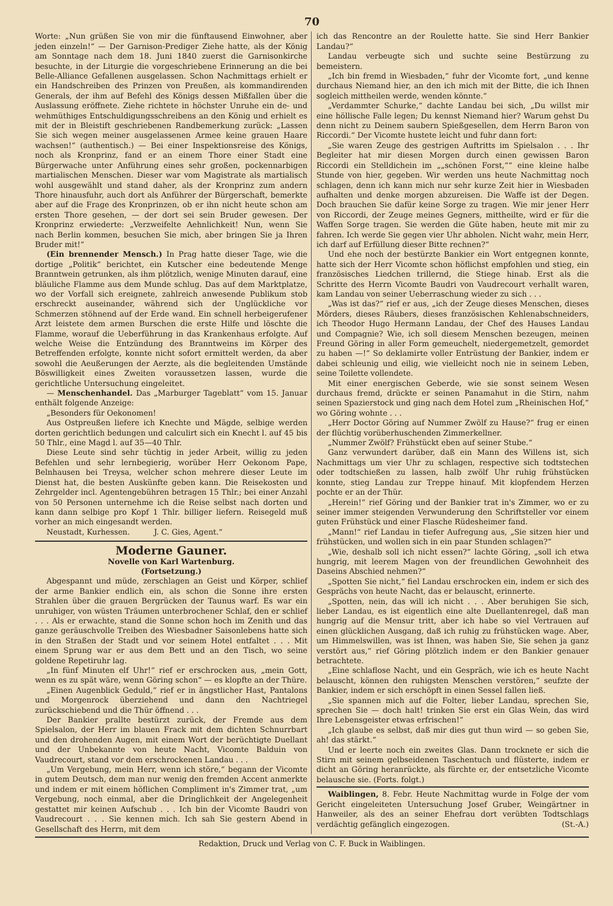70
Worte: „Nun grüßen Sie von mir die fünftausend Einwohner, aber jeden einzeln!“ — Der Garnison-Prediger Ziehe hatte, als der König am Sonntage nach dem 18. Juni 1840 zuerst die Garnisonkirche besuchte, in der Liturgie die vorgeschriebene Erinnerung an die bei Belle-Alliance Gefallenen ausgelassen. Schon Nachmittags erhielt er ein Handschreiben des Prinzen von Preußen, als kommandirenden Generals, der ihm auf Befehl des Königs dessen Mißfallen über die Auslassung eröffnete. Ziehe richtete in höchster Unruhe ein de- und wehmüthiges Entschuldigungsschreibens an den König und erhielt es mit der in Bleistift geschriebenen Randbemerkung zurück: „Lassen Sie sich wegen meiner ausgelassenen Armee keine grauen Haare wachsen!“ (authentisch.) — Bei einer Inspektionsreise des Königs, noch als Kronprinz, fand er an einem Thore einer Stadt eine Bürgerwache unter Anführung eines sehr großen, pockennarbigen martialischen Menschen. Dieser war vom Magistrate als martialisch wohl ausgewählt und stand daher, als der Kronprinz zum andern Thore hinausfuhr, auch dort als Anführer der Bürgerschaft, bemerkte aber auf die Frage des Kronprinzen, ob er ihn nicht heute schon am ersten Thore gesehen, — der dort sei sein Bruder gewesen. Der Kronprinz erwiederte: „Verzweifelte Aehnlichkeit! Nun, wenn Sie nach Berlin kommen, besuchen Sie mich, aber bringen Sie ja Ihren Bruder mit!“
(Ein brennender Mensch.) In Prag hatte dieser Tage, wie die dortige „Politik“ berichtet, ein Kutscher eine bedeutende Menge Branntwein getrunken, als ihm plötzlich, wenige Minuten darauf, eine bläuliche Flamme aus dem Munde schlug. Das auf dem Marktplatze, wo der Vorfall sich ereignete, zahlreich anwesende Publikum stob erschreckt auseinander, während sich der Unglückliche vor Schmerzen stöhnend auf der Erde wand. Ein schnell herbeigerufener Arzt leistete dem armen Burschen die erste Hilfe und löschte die Flamme, worauf die Ueberführung in das Krankenhaus erfolgte. Auf welche Weise die Entzündung des Branntweins im Körper des Betreffenden erfolgte, konnte nicht sofort ermittelt werden, da aber sowohl die Aeußerungen der Aerzte, als die begleitenden Umstände Böswilligkeit eines Zweiten voraussetzen lassen, wurde die gerichtliche Untersuchung eingeleitet.
— Menschenhandel. Das „Marburger Tageblatt“ vom 15. Januar enthält folgende Anzeige:
„Besonders für Oekonomen!
Aus Ostpreußen liefere ich Knechte und Mägde, selbige werden dorten gerichtlich bedungen und calculirt sich ein Knecht l. auf 45 bis 50 Thlr., eine Magd l. auf 35—40 Thlr.
Diese Leute sind sehr tüchtig in jeder Arbeit, willig zu jeden Befehlen und sehr lernbegierig, worüber Herr Oekonom Pape, Belnhausen bei Treysa, welcher schon mehrere dieser Leute im Dienst hat, die besten Auskünfte geben kann. Die Reisekosten und Zehrgelder incl. Agentengebühren betragen 15 Thlr.; bei einer Anzahl von 50 Personen unternehme ich die Reise selbst nach dorten und kann dann selbige pro Kopf 1 Thlr. billiger liefern. Reisegeld muß vorher an mich eingesandt werden.
Neustadt, Kurhessen. J. C. Gies, Agent.“
Moderne Gauner.
Novelle von Karl Wartenburg.
(Fortsetzung.)
Abgespannt und müde, zerschlagen an Geist und Körper, schlief der arme Bankier endlich ein, als schon die Sonne ihre ersten Strahlen über die grauen Bergrücken der Taunus warf. Es war ein unruhiger, von wüsten Träumen unterbrochener Schlaf, den er schlief . . . Als er erwachte, stand die Sonne schon hoch im Zenith und das ganze geräuschvolle Treiben des Wiesbadner Saisonlebens hatte sich in den Straßen der Stadt und vor seinem Hotel entfaltet . . . Mit einem Sprung war er aus dem Bett und an den Tisch, wo seine goldene Repetiruhr lag.
„In fünf Minuten elf Uhr!“ rief er erschrocken aus, „mein Gott, wenn es zu spät wäre, wenn Göring schon“ — es klopfte an der Thüre.
„Einen Augenblick Geduld,“ rief er in ängstlicher Hast, Pantalons und Morgenrock überziehend und dann den Nachtriegel zurückschiebend und die Thür öffnend . . .
Der Bankier prallte bestürzt zurück, der Fremde aus dem Spielsalon, der Herr im blauen Frack mit dem dichten Schnurrbart und den drohenden Augen, mit einem Wort der berüchtigte Duellant und der Unbekannte von heute Nacht, Vicomte Balduin von Vaudrecourt, stand vor dem erschrockenen Landau . . .
„Um Vergebung, mein Herr, wenn ich störe,“ begann der Vicomte in gutem Deutsch, dem man nur wenig den fremden Accent anmerkte und indem er mit einem höflichen Compliment in's Zimmer trat, „um Vergebung, noch einmal, aber die Dringlichkeit der Angelegenheit gestattet mir keinen Aufschub . . . Ich bin der Vicomte Baudri von Vaudrecourt . . . Sie kennen mich. Ich sah Sie gestern Abend in Gesellschaft des Herrn, mit dem
ich das Rencontre an der Roulette hatte. Sie sind Herr Bankier Landau?“
Landau verbeugte sich und suchte seine Bestürzung zu bemeistern.
„Ich bin fremd in Wiesbaden,“ fuhr der Vicomte fort, „und kenne durchaus Niemand hier, an den ich mich mit der Bitte, die ich Ihnen sogleich mittheilen werde, wenden könnte.“
„Verdammter Schurke,“ dachte Landau bei sich, „Du willst mir eine höllische Falle legen; Du kennst Niemand hier? Warum gehst Du denn nicht zu Deinem saubern Spießgesellen, dem Herrn Baron von Riccordi.“ Der Vicomte hustete leicht und fuhr dann fort:
„Sie waren Zeuge des gestrigen Auftritts im Spielsalon . . . Ihr Begleiter hat mir diesen Morgen durch einen gewissen Baron Riccordi ein Stelldichein im „„schönen Forst,““ eine kleine halbe Stunde von hier, gegeben. Wir werden uns heute Nachmittag noch schlagen, denn ich kann mich nur sehr kurze Zeit hier in Wiesbaden aufhalten und denke morgen abzureisen. Die Waffe ist der Degen. Doch brauchen Sie dafür keine Sorge zu tragen. Wie mir jener Herr von Riccordi, der Zeuge meines Gegners, mittheilte, wird er für die Waffen Sorge tragen. Sie werden die Güte haben, heute mit mir zu fahren. Ich werde Sie gegen vier Uhr abholen. Nicht wahr, mein Herr, ich darf auf Erfüllung dieser Bitte rechnen?“
Und ehe noch der bestürzte Bankier ein Wort entgegnen konnte, hatte sich der Herr Vicomte schon höflichst empfohlen und stieg, ein französisches Liedchen trillernd, die Stiege hinab. Erst als die Schritte des Herrn Vicomte Baudri von Vaudrecourt verhallt waren, kam Landau von seiner Ueberraschung wieder zu sich . . .
„Was ist das?“ rief er aus, „ich der Zeuge dieses Menschen, dieses Mörders, dieses Räubers, dieses französischen Kehlenabschneiders, ich Theodor Hugo Hermann Landau, der Chef des Hauses Landau und Compagnie? Wie, ich soll diesem Menschen bezeugen, meinen Freund Göring in aller Form gemeuchelt, niedergemetzelt, gemordet zu haben —!“ So deklamirte voller Entrüstung der Bankier, indem er dabei schleunig und eilig, wie vielleicht noch nie in seinem Leben, seine Toilette vollendete.
Mit einer energischen Geberde, wie sie sonst seinem Wesen durchaus fremd, drückte er seinen Panamahut in die Stirn, nahm seinen Spazierstock und ging nach dem Hotel zum „Rheinischen Hof,“ wo Göring wohnte . . .
„Herr Doctor Göring auf Nummer Zwölf zu Hause?“ frug er einen der flüchtig vorüberhuschenden Zimmerkellner.
„Nummer Zwölf? Frühstückt eben auf seiner Stube.“
Ganz verwundert darüber, daß ein Mann des Willens ist, sich Nachmittags um vier Uhr zu schlagen, respective sich todtstechen oder todtschießen zu lassen, halb zwölf Uhr ruhig frühstücken konnte, stieg Landau zur Treppe hinauf. Mit klopfendem Herzen pochte er an der Thür.
„Herein!“ rief Göring und der Bankier trat in's Zimmer, wo er zu seiner immer steigenden Verwunderung den Schriftsteller vor einem guten Frühstück und einer Flasche Rüdesheimer fand.
„Mann!“ rief Landau in tiefer Aufregung aus, „Sie sitzen hier und frühstücken, und wollen sich in ein paar Stunden schlagen?“
„Wie, deshalb soll ich nicht essen?“ lachte Göring, „soll ich etwa hungrig, mit leerem Magen von der freundlichen Gewohnheit des Daseins Abschied nehmen?“
„Spotten Sie nicht,“ fiel Landau erschrocken ein, indem er sich des Gesprächs von heute Nacht, das er belauscht, erinnerte.
„Spotten, nein, das will ich nicht . . . Aber beruhigen Sie sich, lieber Landau, es ist eigentlich eine alte Duellantenregel, daß man hungrig auf die Mensur tritt, aber ich habe so viel Vertrauen auf einen glücklichen Ausgang, daß ich ruhig zu frühstücken wage. Aber, um Himmelswillen, was ist Ihnen, was haben Sie, Sie sehen ja ganz verstört aus,“ rief Göring plötzlich indem er den Bankier genauer betrachtete.
„Eine schlaflose Nacht, und ein Gespräch, wie ich es heute Nacht belauscht, können den ruhigsten Menschen verstören,“ seufzte der Bankier, indem er sich erschöpft in einen Sessel fallen ließ.
„Sie spannen mich auf die Folter, lieber Landau, sprechen Sie, sprechen Sie — doch halt! trinken Sie erst ein Glas Wein, das wird Ihre Lebensgeister etwas erfrischen!“
„Ich glaube es selbst, daß mir dies gut thun wird — so geben Sie, ah! das stärkt.“
Und er leerte noch ein zweites Glas. Dann trocknete er sich die Stirn mit seinem gelbseidenen Taschentuch und flüsterte, indem er dicht an Göring heranrückte, als fürchte er, der entsetzliche Vicomte belausche sie. (Forts. folgt.)
Waiblingen, 8. Febr. Heute Nachmittag wurde in Folge der vom Gericht eingeleiteten Untersuchung Josef Gruber, Weingärtner in Hanweiler, als des an seiner Ehefrau dort verübten Todtschlags verdächtig gefänglich eingezogen. (St.-A.)
Redaktion, Druck und Verlag von C. F. Buck in Waiblingen.